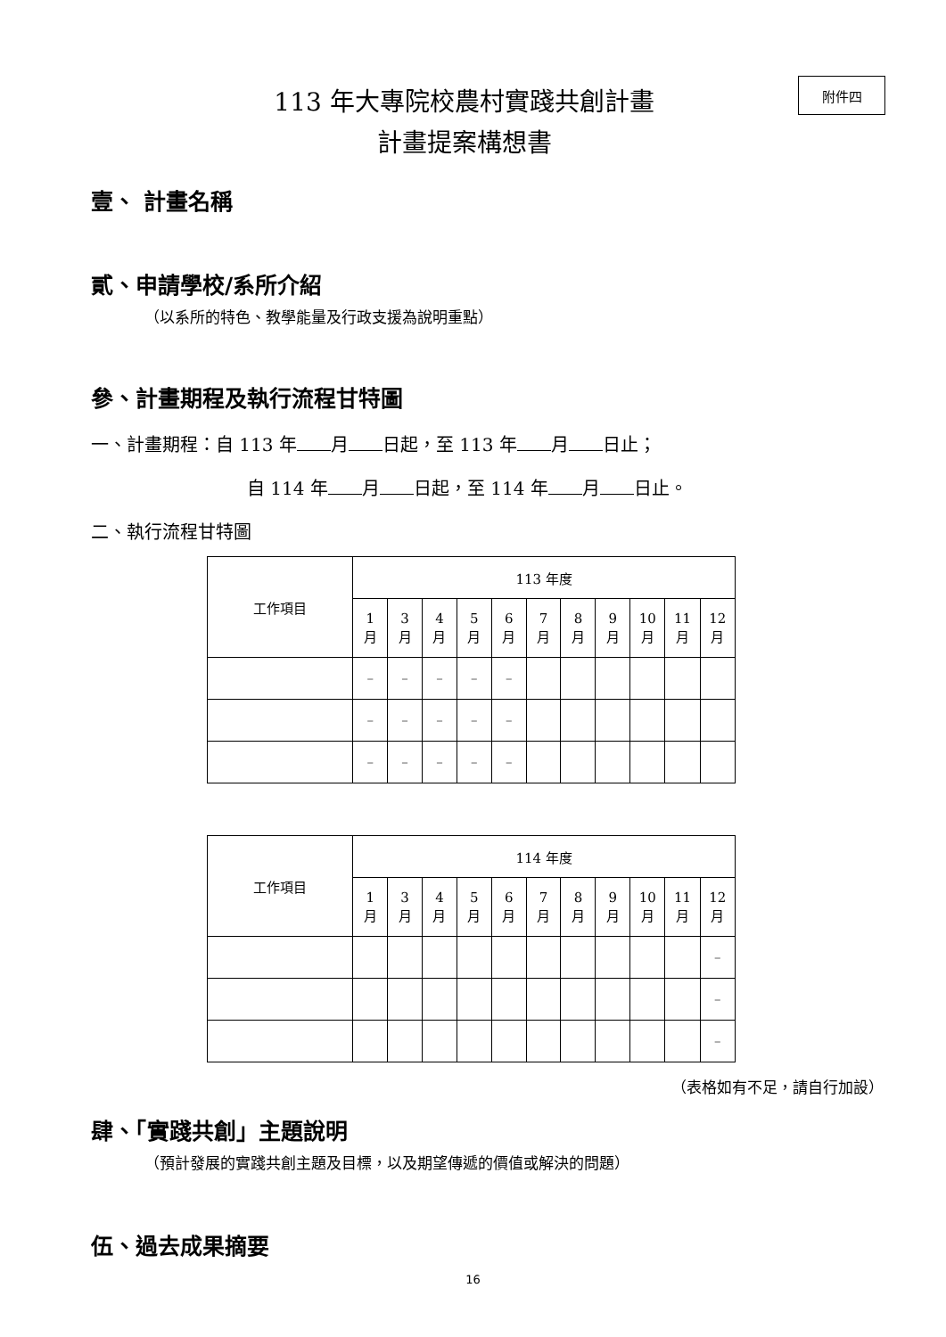附件四
113 年大專院校農村實踐共創計畫
計畫提案構想書
壹、 計畫名稱
貳、申請學校/系所介紹
（以系所的特色、教學能量及行政支援為說明重點）
參、計畫期程及執行流程甘特圖
一、計畫期程：自 113 年 月 日起，至 113 年 月 日止；
自 114 年 月 日起，至 114 年 月 日止。
二、執行流程甘特圖
| 工作項目 | 113 年度 | | | | | | | | | | |
| --- | --- | --- | --- | --- | --- | --- | --- | --- | --- | --- | --- |
| | 1 月 | 3 月 | 4 月 | 5 月 | 6 月 | 7 月 | 8 月 | 9 月 | 10 月 | 11 月 | 12 月 |
| | – | – | – | – | – | | | | | | |
| | – | – | – | – | – | | | | | | |
| | – | – | – | – | – | | | | | | |
| 工作項目 | 114 年度 | | | | | | | | | | |
| --- | --- | --- | --- | --- | --- | --- | --- | --- | --- | --- | --- |
| | 1 月 | 3 月 | 4 月 | 5 月 | 6 月 | 7 月 | 8 月 | 9 月 | 10 月 | 11 月 | 12 月 |
| | | | | | | | | | | | – |
| | | | | | | | | | | | – |
| | | | | | | | | | | | – |
（表格如有不足，請自行加設）
肆、「實踐共創」主題說明
（預計發展的實踐共創主題及目標，以及期望傳遞的價值或解決的問題）
伍、過去成果摘要
16